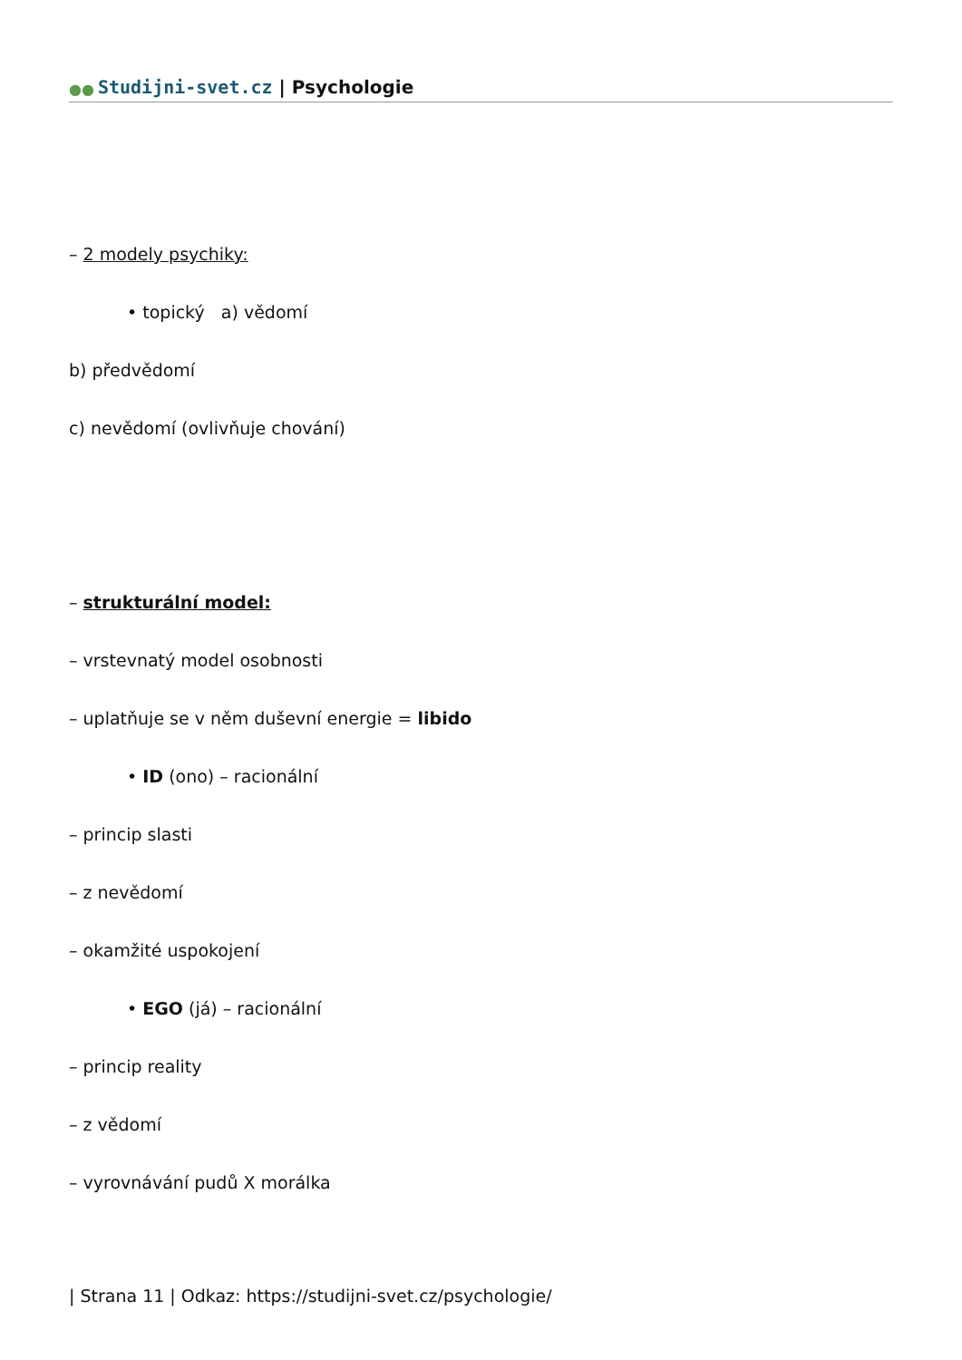●● Studijni-svet.cz | Psychologie
– 2 modely psychiky:
• topický a) vědomí
b) předvědomí
c) nevědomí (ovlivňuje chování)
– strukturální model:
– vrstevnatý model osobnosti
– uplatňuje se v něm duševní energie = libido
• ID (ono) – racionální
– princip slasti
– z nevědomí
– okamžité uspokojení
• EGO (já) – racionální
– princip reality
– z vědomí
– vyrovnávání pudů X morálka
| Strana 11 | Odkaz: https://studijni-svet.cz/psychologie/